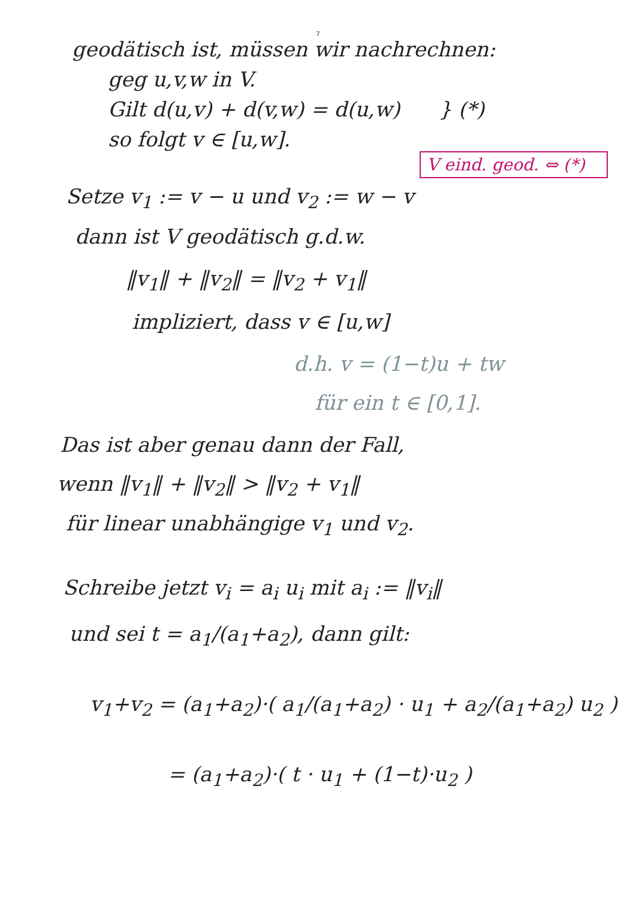7
geodätisch ist, müssen wir nachrechnen:
geg u,v,w in V.
Gilt d(u,v) + d(v,w) = d(u,w) } (*)
so folgt v ∈ [u,w].
V eind. geod. ⇔ (*)
Setze v<sub>1</sub> := v − u und v<sub>2</sub> := w − v
dann ist V geodätisch g.d.w.
‖v<sub>1</sub>‖ + ‖v<sub>2</sub>‖ = ‖v<sub>2</sub> + v<sub>1</sub>‖
impliziert, dass v ∈ [u,w]
d.h. v = (1−t)u + tw
für ein t ∈ [0,1].
Das ist aber genau dann der Fall,
wenn ‖v<sub>1</sub>‖ + ‖v<sub>2</sub>‖ > ‖v<sub>2</sub> + v<sub>1</sub>‖
für linear unabhängige v<sub>1</sub> und v<sub>2</sub>.
Schreibe jetzt v<sub>i</sub> = a<sub>i</sub> u<sub>i</sub> mit a<sub>i</sub> := ‖v<sub>i</sub>‖
und sei t = a<sub>1</sub>/(a<sub>1</sub>+a<sub>2</sub>), dann gilt:
v<sub>1</sub>+v<sub>2</sub> = (a<sub>1</sub>+a<sub>2</sub>)·( a<sub>1</sub>/(a<sub>1</sub>+a<sub>2</sub>) · u<sub>1</sub> + a<sub>2</sub>/(a<sub>1</sub>+a<sub>2</sub>) u<sub>2</sub> )
= (a<sub>1</sub>+a<sub>2</sub>)·( t · u<sub>1</sub> + (1−t)·u<sub>2</sub> )